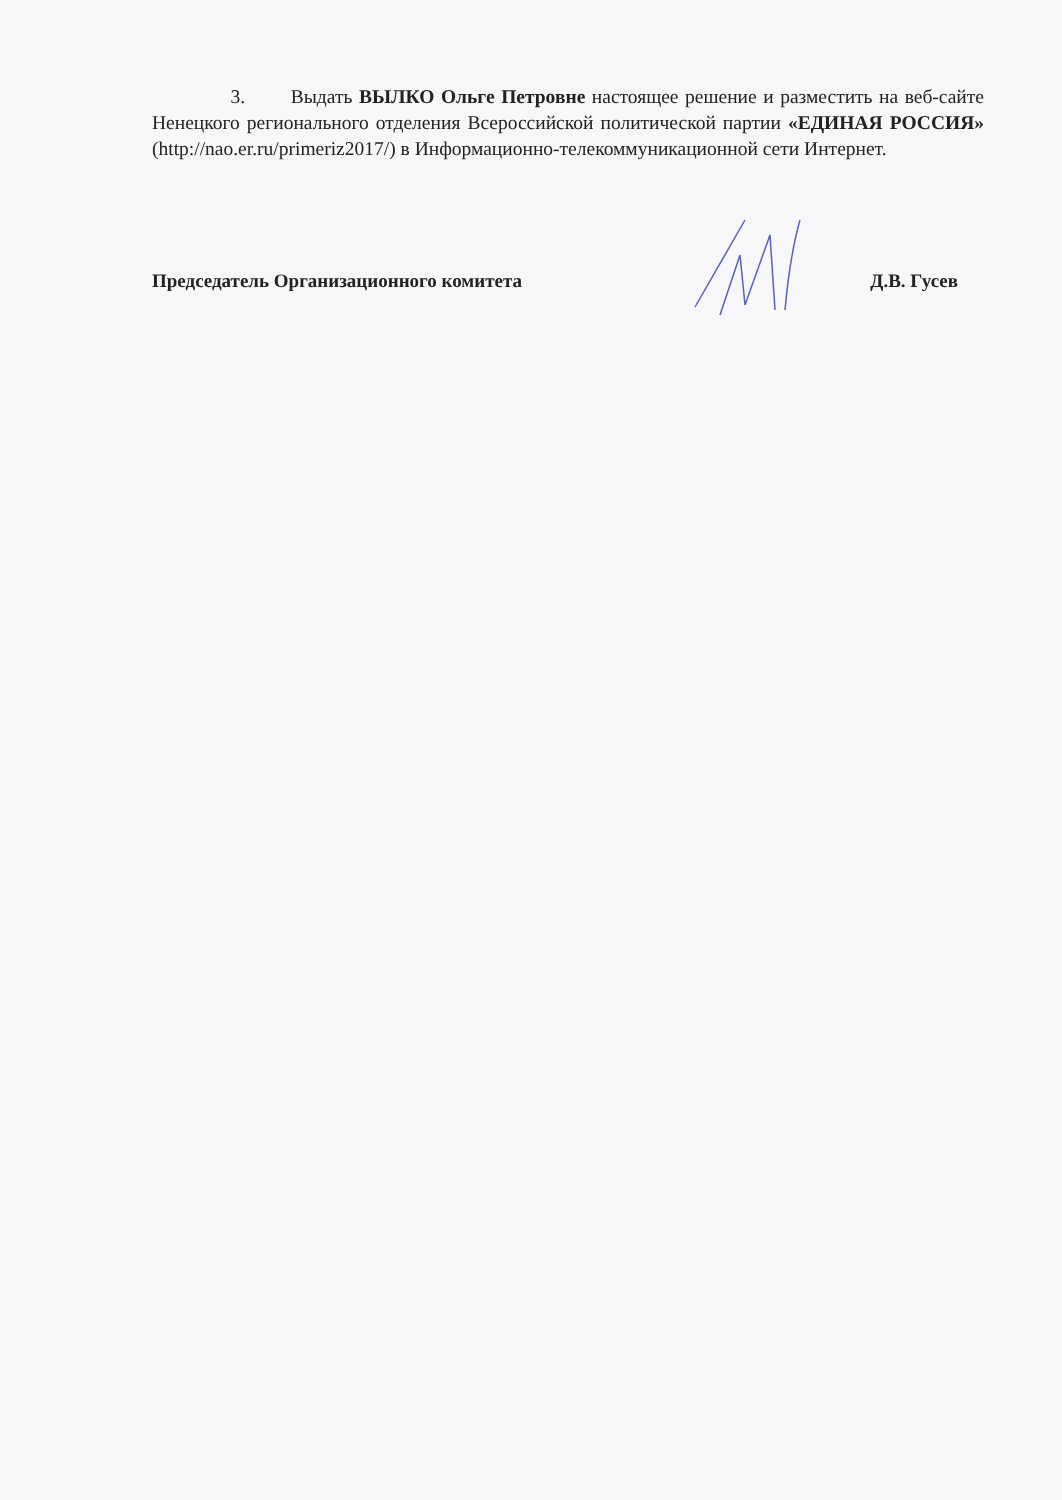3. Выдать ВЫЛКО Ольге Петровне настоящее решение и разместить на веб-сайте Ненецкого регионального отделения Всероссийской политической партии «ЕДИНАЯ РОССИЯ» (http://nao.er.ru/primeriz2017/) в Информационно-телекоммуникационной сети Интернет.
Председатель Организационного комитета Д.В. Гусев